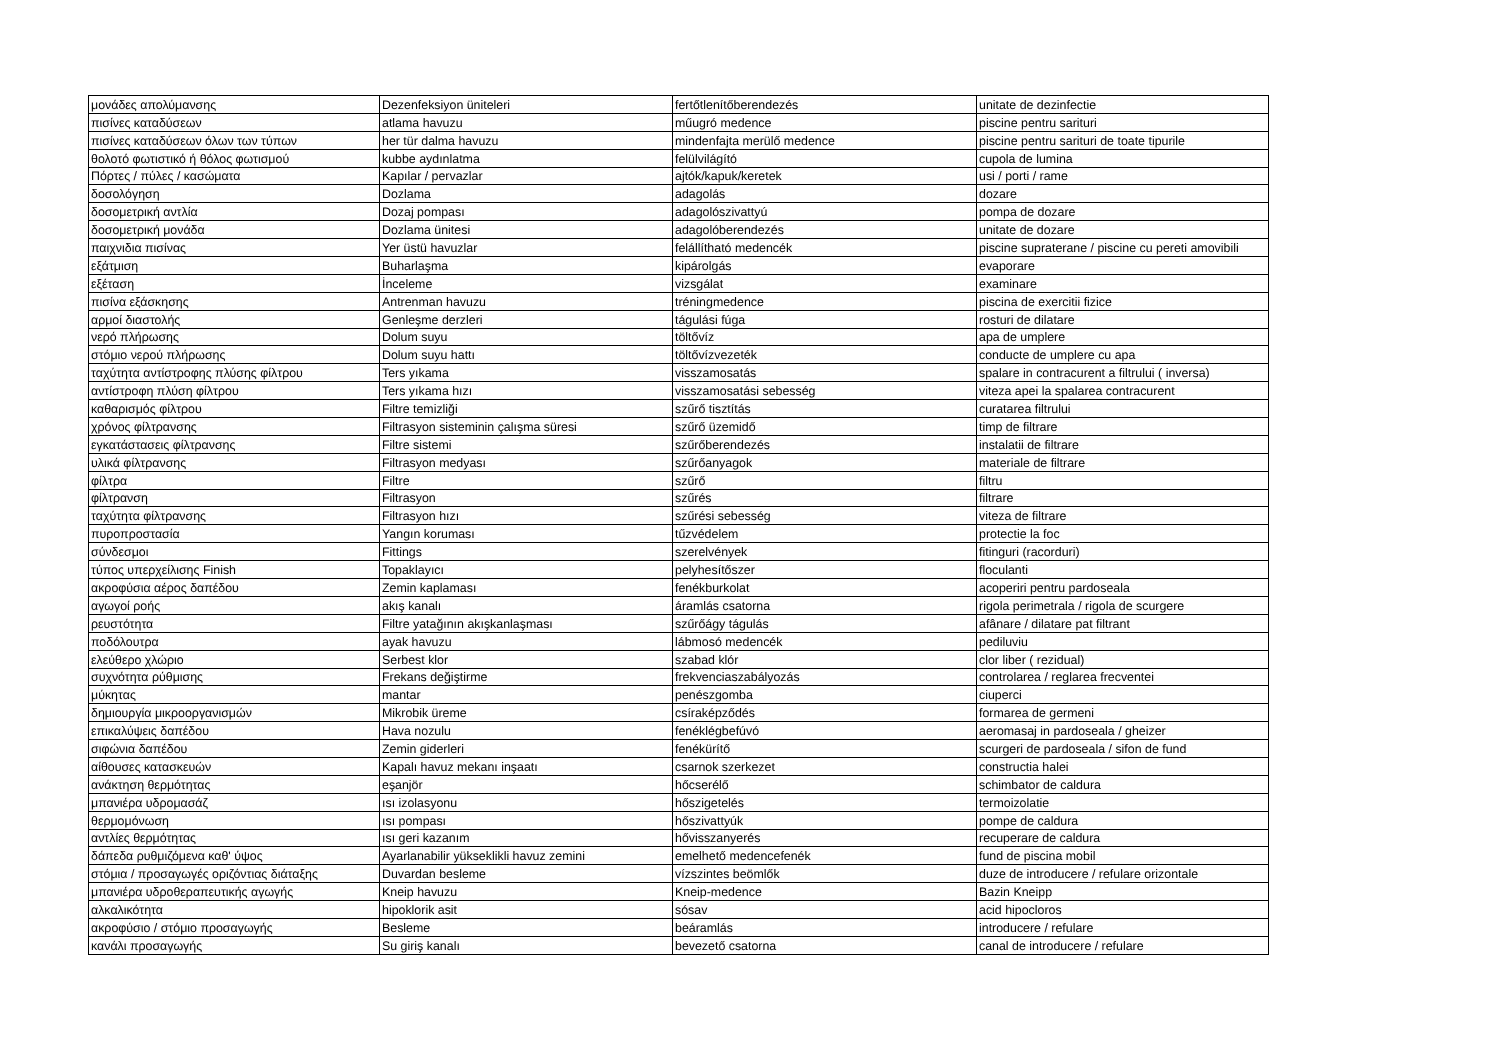| μονάδες απολύμανσης | Dezenfeksiyon üniteleri | fertőtlenítőberendezés | unitate de dezinfectie |
| πισίνες καταδύσεων | atlama havuzu | műugró medence | piscine pentru sarituri |
| πισίνες καταδύσεων όλων των τύπων | her tür dalma havuzu | mindenfajta merülő medence | piscine pentru sarituri de toate tipurile |
| θολοτό φωτιστικό ή θόλος φωτισμού | kubbe aydınlatma | felülvilágító | cupola de lumina |
| Πόρτες / πύλες / κασώματα | Kapılar / pervazlar | ajtók/kapuk/keretek | usi / porti / rame |
| δοσολόγηση | Dozlama | adagolás | dozare |
| δοσομετρική αντλία | Dozaj pompası | adagolószivattyú | pompa de dozare |
| δοσομετρική μονάδα | Dozlama ünitesi | adagolóberendezés | unitate de dozare |
| παιχνιδια πισίνας | Yer üstü havuzlar | felállítható medencék | piscine supraterane / piscine cu pereti amovibili |
| εξάτμιση | Buharlaşma | kipárolgás | evaporare |
| εξέταση | İnceleme | vizsgálat | examinare |
| πισίνα εξάσκησης | Antrenman havuzu | tréningmedence | piscina de exercitii fizice |
| αρμοί διαστολής | Genleşme derzleri | tágulási fúga | rosturi de dilatare |
| νερό πλήρωσης | Dolum suyu | töltővíz | apa de umplere |
| στόμιο νερού πλήρωσης | Dolum suyu hattı | töltővízvezeték | conducte de umplere cu apa |
| ταχύτητα αντίστροφης πλύσης φίλτρου | Ters yıkama | visszamosatás | spalare in contracurent a filtrului ( inversa) |
| αντίστροφη πλύση φίλτρου | Ters yıkama hızı | visszamosatási sebesség | viteza apei la spalarea contracurent |
| καθαρισμός φίλτρου | Filtre temizliği | szűrő tisztítás | curatarea filtrului |
| χρόνος φίλτρανσης | Filtrasyon sisteminin çalışma süresi | szűrő üzemidő | timp de filtrare |
| εγκατάστασεις φίλτρανσης | Filtre sistemi | szűrőberendezés | instalatii de filtrare |
| υλικά φίλτρανσης | Filtrasyon medyası | szűrőanyagok | materiale de filtrare |
| φίλτρα | Filtre | szűrő | filtru |
| φίλτρανση | Filtrasyon | szűrés | filtrare |
| ταχύτητα φίλτρανσης | Filtrasyon hızı | szűrési sebesség | viteza de filtrare |
| πυροπροστασία | Yangın koruması | tűzvédelem | protectie la foc |
| σύνδεσμοι | Fittings | szerelvények | fitinguri (racorduri) |
| τύπος υπερχείλισης Finish | Topaklayıcı | pelyhesítőszer | floculanti |
| ακροφύσια αέρος δαπέδου | Zemin kaplaması | fenékburkolat | acoperiri pentru pardoseala |
| αγωγοί ροής | akış kanalı | áramlás csatorna | rigola perimetrala / rigola de scurgere |
| ρευστότητα | Filtre yatağının akışkanlaşması | szűrőágy tágulás | afânare / dilatare pat filtrant |
| ποδόλουτρα | ayak havuzu | lábmosó medencék | pediluviu |
| ελεύθερο χλώριο | Serbest klor | szabad klór | clor liber ( rezidual) |
| συχνότητα ρύθμισης | Frekans değiştirme | frekvenciaszabályozás | controlarea / reglarea frecventei |
| μύκητας | mantar | penészgomba | ciuperci |
| δημιουργία μικροοργανισμών | Mikrobik üreme | csíraképződés | formarea de germeni |
| επικαλύψεις δαπέδου | Hava nozulu | fenéklégbefúvó | aeromasaj in pardoseala / gheizer |
| σιφώνια δαπέδου | Zemin giderleri | fenékürítő | scurgeri de pardoseala / sifon de fund |
| αίθουσες κατασκευών | Kapalı havuz mekanı inşaatı | csarnok szerkezet | constructia halei |
| ανάκτηση θερμότητας | eşanjör | hőcserélő | schimbator de caldura |
| μπανιέρα υδρομασάζ | ısı izolasyonu | hőszigetelés | termoizolatie |
| θερμομόνωση | ısı pompası | hőszivattyúk | pompe de caldura |
| αντλίες θερμότητας | ısı geri kazanım | hővisszanyerés | recuperare de caldura |
| δάπεδα ρυθμιζόμενα καθ' ύψος | Ayarlanabilir yükseklikli havuz zemini | emelhető medencefenék | fund de piscina mobil |
| στόμια / προσαγωγές οριζόντιας διάταξης | Duvardan besleme | vízszintes beömlők | duze de introducere / refulare orizontale |
| μπανιέρα υδροθεραπευτικής αγωγής | Kneip havuzu | Kneip-medence | Bazin Kneipp |
| αλκαλικότητα | hipoklorik asit | sósav | acid hipocloros |
| ακροφύσιο / στόμιο προσαγωγής | Besleme | beáramlás | introducere / refulare |
| κανάλι προσαγωγής | Su giriş kanalı | bevezető csatorna | canal de introducere / refulare |